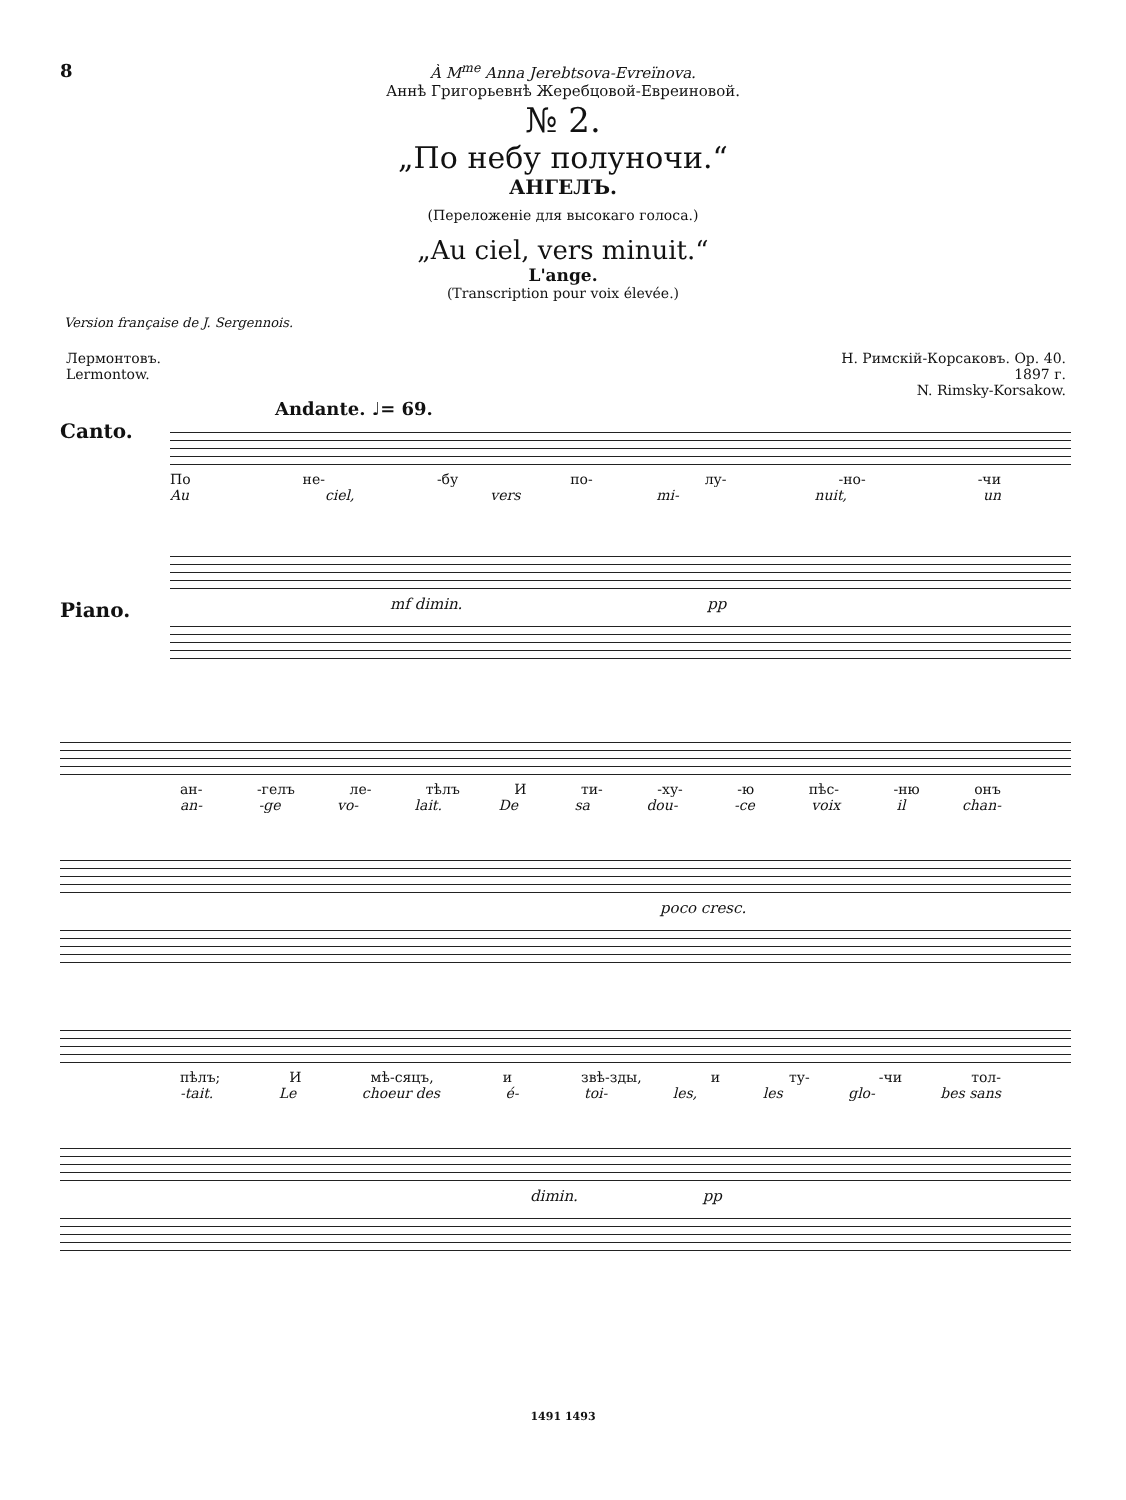8
À M<sup>me</sup> Anna Jerebtsova-Evreïnova.
Аннѣ Григорьевнѣ Жеребцовой-Евреиновой.
№ 2.
„По небу полуночи.“
АНГЕЛЪ.
(Переложеніе для высокаго голоса.)
„Au ciel, vers minuit.“
L'ange.
(Transcription pour voix élevée.)
Version française de J. Sergennois.
Лермонтовъ.
Lermontow.
Н. Римскій-Корсаковъ. Op. 40.
1897 г.
N. Rimsky-Korsakow.
Andante. ♩= 69.
Canto.
По не- -бу по- лу- -но- -чи
Au ciel, vers mi- nuit, un
Piano.
mf dimin. pp
ан- -гелъ ле- тѣлъ И ти- -ху- -ю пѣс- -ню онъ
an- -ge vo- lait. De sa dou- -ce voix il chan-
poco cresc.
пѣлъ; И мѣ-сяцъ, и звѣ-зды, и ту- -чи тол-
-tait. Le choeur des é- toi- les, les glo- bes sans
dimin. pp
1491 1493